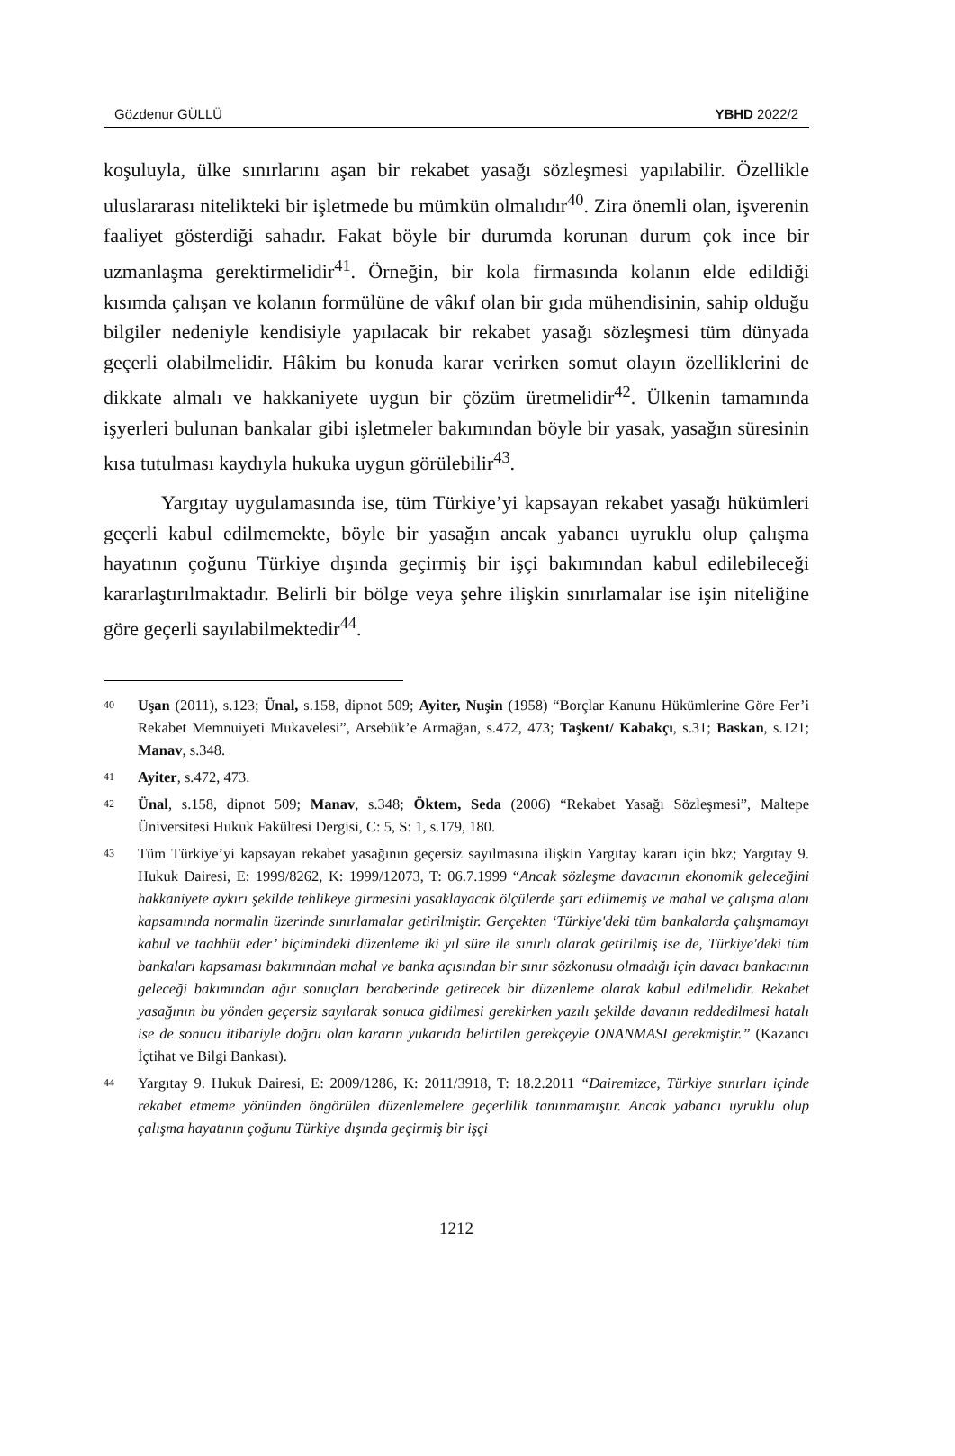Gözdenur GÜLLÜ YBHD 2022/2
koşuluyla, ülke sınırlarını aşan bir rekabet yasağı sözleşmesi yapılabilir. Özellikle uluslararası nitelikteki bir işletmede bu mümkün olmalıdır<sup>40</sup>. Zira önemli olan, işverenin faaliyet gösterdiği sahadır. Fakat böyle bir durumda korunan durum çok ince bir uzmanlaşma gerektirmelidir<sup>41</sup>. Örneğin, bir kola firmasında kolanın elde edildiği kısımda çalışan ve kolanın formülüne de vâkıf olan bir gıda mühendisinin, sahip olduğu bilgiler nedeniyle kendisiyle yapılacak bir rekabet yasağı sözleşmesi tüm dünyada geçerli olabilmelidir. Hâkim bu konuda karar verirken somut olayın özelliklerini de dikkate almalı ve hakkaniyete uygun bir çözüm üretmelidir<sup>42</sup>. Ülkenin tamamında işyerleri bulunan bankalar gibi işletmeler bakımından böyle bir yasak, yasağın süresinin kısa tutulması kaydıyla hukuka uygun görülebilir<sup>43</sup>.
Yargıtay uygulamasında ise, tüm Türkiye’yi kapsayan rekabet yasağı hükümleri geçerli kabul edilmemekte, böyle bir yasağın ancak yabancı uyruklu olup çalışma hayatının çoğunu Türkiye dışında geçirmiş bir işçi bakımından kabul edilebileceği kararlaştırılmaktadır. Belirli bir bölge veya şehre ilişkin sınırlamalar ise işin niteliğine göre geçerli sayılabilmektedir<sup>44</sup>.
40 Uşan (2011), s.123; Ünal, s.158, dipnot 509; Ayiter, Nuşin (1958) “Borçlar Kanunu Hükümlerine Göre Fer’i Rekabet Memnuiyeti Mukavelesi”, Arsebük’e Armağan, s.472, 473; Taşkent/ Kabakçı, s.31; Baskan, s.121; Manav, s.348.
41 Ayiter, s.472, 473.
42 Ünal, s.158, dipnot 509; Manav, s.348; Öktem, Seda (2006) “Rekabet Yasağı Sözleşmesi”, Maltepe Üniversitesi Hukuk Fakültesi Dergisi, C: 5, S: 1, s.179, 180.
43 Tüm Türkiye’yi kapsayan rekabet yasağının geçersiz sayılmasına ilişkin Yargıtay kararı için bkz; Yargıtay 9. Hukuk Dairesi, E: 1999/8262, K: 1999/12073, T: 06.7.1999 “Ancak sözleşme davacının ekonomik geleceğini hakkaniyete aykırı şekilde tehlikeye girmesini yasaklayacak ölçülerde şart edilmemiş ve mahal ve çalışma alanı kapsamında normalin üzerinde sınırlamalar getirilmiştir. Gerçekten ‘Türkiye'deki tüm bankalarda çalışmamayı kabul ve taahhüt eder’ biçimindeki düzenleme iki yıl süre ile sınırlı olarak getirilmiş ise de, Türkiye'deki tüm bankaları kapsaması bakımından mahal ve banka açısından bir sınır sözkonusu olmadığı için davacı bankacının geleceği bakımından ağır sonuçları beraberinde getirecek bir düzenleme olarak kabul edilmelidir. Rekabet yasağının bu yönden geçersiz sayılarak sonuca gidilmesi gerekirken yazılı şekilde davanın reddedilmesi hatalı ise de sonucu itibariyle doğru olan kararın yukarıda belirtilen gerekçeyle ONANMASI gerekmiştir.” (Kazancı İçtihat ve Bilgi Bankası).
44 Yargıtay 9. Hukuk Dairesi, E: 2009/1286, K: 2011/3918, T: 18.2.2011 “Dairemizce, Türkiye sınırları içinde rekabet etmeme yönünden öngörülen düzenlemelere geçerlilik tanınmamıştır. Ancak yabancı uyruklu olup çalışma hayatının çoğunu Türkiye dışında geçirmiş bir işçi
1212